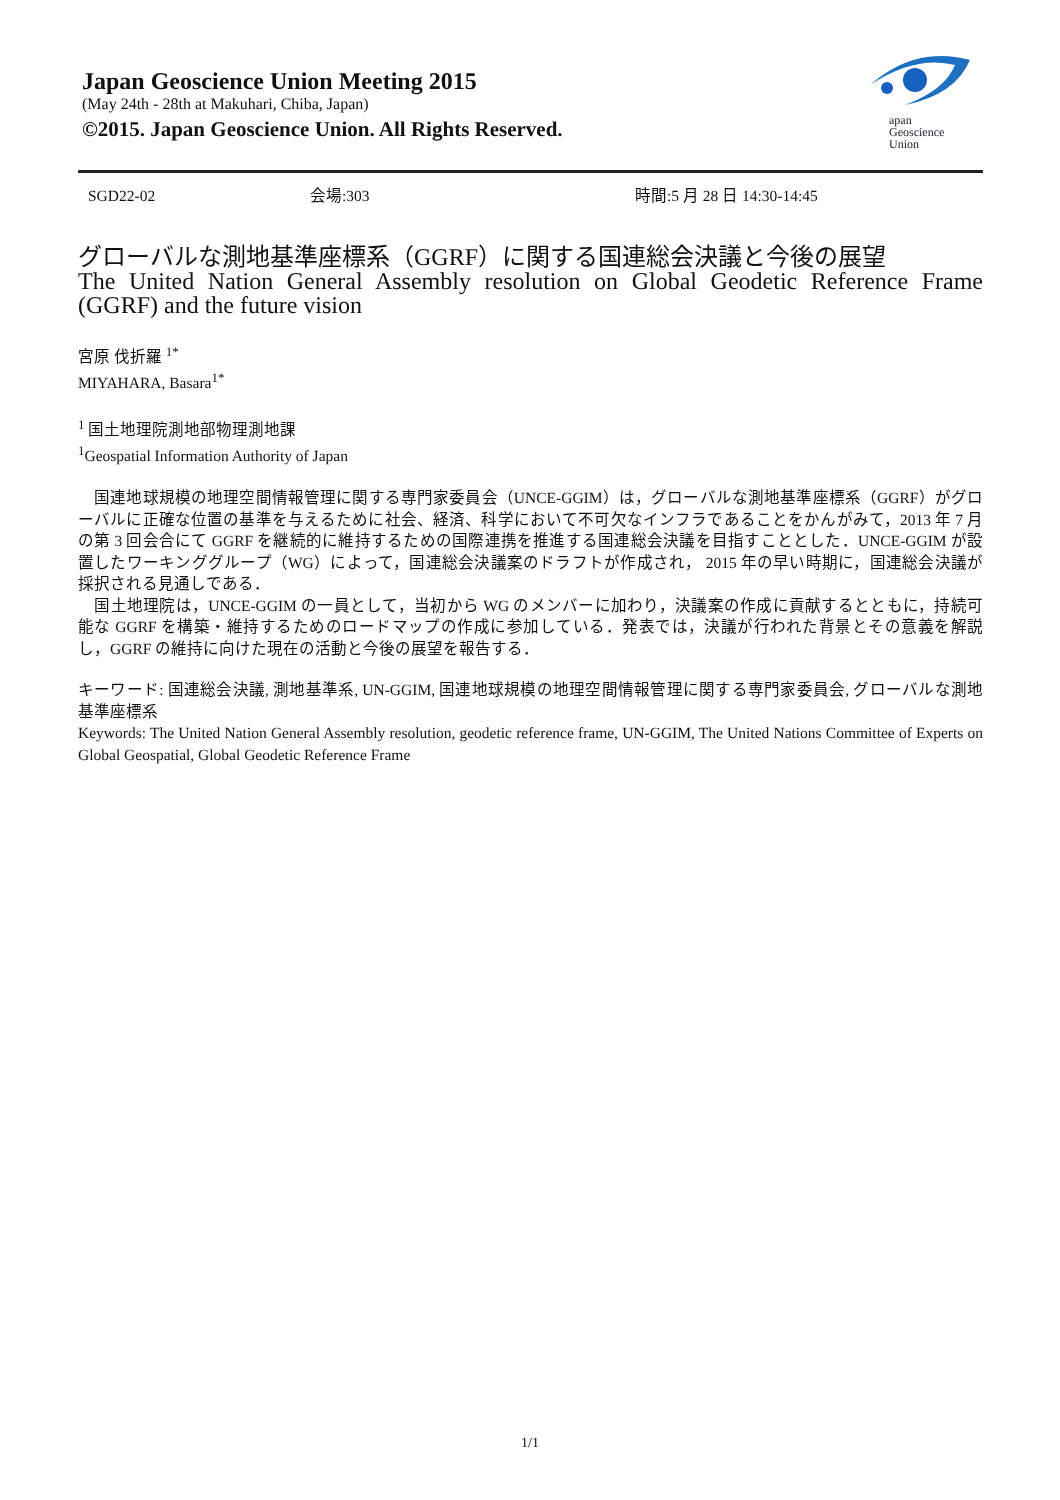Japan Geoscience Union Meeting 2015
(May 24th - 28th at Makuhari, Chiba, Japan)
©2015. Japan Geoscience Union. All Rights Reserved.
apan
Geoscience
Union
SGD22-02 会場:303 時間:5 月 28 日 14:30-14:45
グローバルな測地基準座標系（GGRF）に関する国連総会決議と今後の展望
The United Nation General Assembly resolution on Global Geodetic Reference Frame (GGRF) and the future vision
宮原 伐折羅 <sup>1*</sup>
MIYAHARA, Basara<sup>1*</sup>
<sup>1</sup> 国土地理院測地部物理測地課
<sup>1</sup> Geospatial Information Authority of Japan
　国連地球規模の地理空間情報管理に関する専門家委員会（UNCE-GGIM）は，グローバルな測地基準座標系（GGRF）がグローバルに正確な位置の基準を与えるために社会、経済、科学において不可欠なインフラであることをかんがみて，2013 年 7 月の第 3 回会合にて GGRF を継続的に維持するための国際連携を推進する国連総会決議を目指すこととした．UNCE-GGIM が設置したワーキンググループ（WG）によって，国連総会決議案のドラフトが作成され， 2015 年の早い時期に，国連総会決議が採択される見通しである．
　国土地理院は，UNCE-GGIM の一員として，当初から WG のメンバーに加わり，決議案の作成に貢献するとともに，持続可能な GGRF を構築・維持するためのロードマップの作成に参加している．発表では，決議が行われた背景とその意義を解説し，GGRF の維持に向けた現在の活動と今後の展望を報告する．
キーワード: 国連総会決議, 測地基準系, UN-GGIM, 国連地球規模の地理空間情報管理に関する専門家委員会, グローバルな測地基準座標系
Keywords: The United Nation General Assembly resolution, geodetic reference frame, UN-GGIM, The United Nations Committee of Experts on Global Geospatial, Global Geodetic Reference Frame
1/1